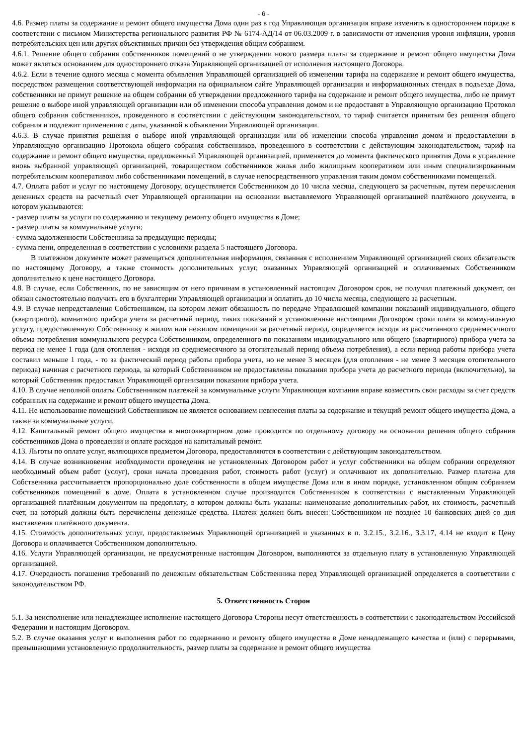- 6 -
4.6. Размер платы за содержание и ремонт общего имущества Дома один раз в год Управляющая организация вправе изменить в одностороннем порядке в соответствии с письмом Министерства регионального развития РФ № 6174-АД/14 от 06.03.2009 г. в зависимости от изменения уровня инфляции, уровня потребительских цен или других объективных причин без утверждения общим собранием.
4.6.1. Решение общего собрания собственников помещений о не утверждении нового размера платы за содержание и ремонт общего имущества Дома может являться основанием для одностороннего отказа Управляющей организацией от исполнения настоящего Договора.
4.6.2. Если в течение одного месяца с момента объявления Управляющей организацией об изменении тарифа на содержание и ремонт общего имущества, посредством размещения соответствующей информации на официальном сайте Управляющей организации и информационных стендах в подъезде Дома, собственники не примут решение на общем собрании об утверждении предложенного тарифа на содержание и ремонт общего имущества, либо не примут решение о выборе иной управляющей организации или об изменении способа управления домом и не предоставят в Управляющую организацию Протокол общего собрания собственников, проведенного в соответствии с действующим законодательством, то тариф считается принятым без решения общего собрания и подлежит применению с даты, указанной в объявлении Управляющей организации.
4.6.3. В случае принятия решения о выборе иной управляющей организации или об изменении способа управления домом и предоставлении в Управляющую организацию Протокола общего собрания собственников, проведенного в соответствии с действующим законодательством, тариф на содержание и ремонт общего имущества, предложенный Управляющей организацией, применяется до момента фактического принятия Дома в управление вновь выбранной управляющей организацией, товариществом собственников жилья либо жилищным кооперативом или иным специализированным потребительским кооперативом либо собственниками помещений, в случае непосредственного управления таким домом собственниками помещений.
4.7. Оплата работ и услуг по настоящему Договору, осуществляется Собственником до 10 числа месяца, следующего за расчетным, путем перечисления денежных средств на расчетный счет Управляющей организации на основании выставляемого Управляющей организацией платёжного документа, в котором указываются:
- размер платы за услуги по содержанию и текущему ремонту общего имущества в Доме;
- размер платы за коммунальные услуги;
- сумма задолженности Собственника за предыдущие периоды;
- сумма пени, определенная в соответствии с условиями раздела 5 настоящего Договора.
В платежном документе может размещаться дополнительная информация, связанная с исполнением Управляющей организацией своих обязательств по настоящему Договору, а также стоимость дополнительных услуг, оказанных Управляющей организацией и оплачиваемых Собственником дополнительно к цене настоящего Договора.
4.8. В случае, если Собственник, по не зависящим от него причинам в установленный настоящим Договором срок, не получил платежный документ, он обязан самостоятельно получить его в бухгалтерии Управляющей организации и оплатить до 10 числа месяца, следующего за расчетным.
4.9. В случае непредставления Собственником, на котором лежит обязанность по передаче Управляющей компании показаний индивидуального, общего (квартирного), комнатного прибора учета за расчетный период, таких показаний в установленные настоящими Договором сроки плата за коммунальную услугу, предоставленную Собственнику в жилом или нежилом помещении за расчетный период, определяется исходя из рассчитанного среднемесячного объема потребления коммунального ресурса Собственником, определенного по показаниям индивидуального или общего (квартирного) прибора учета за период не менее 1 года (для отопления - исходя из среднемесячного за отопительный период объема потребления), а если период работы прибора учета составил меньше 1 года, - то за фактический период работы прибора учета, но не менее 3 месяцев (для отопления - не менее 3 месяцев отопительного периода) начиная с расчетного периода, за который Собственником не предоставлены показания прибора учета до расчетного периода (включительно), за который Собственник предоставил Управляющей организации показания прибора учета.
4.10. В случае неполной оплаты Собственником платежей за коммунальные услуги Управляющая компания вправе возместить свои расходы за счет средств собранных на содержание и ремонт общего имущества Дома.
4.11. Не использование помещений Собственником не является основанием невнесения платы за содержание и текущий ремонт общего имущества Дома, а также за коммунальные услуги.
4.12. Капитальный ремонт общего имущества в многоквартирном доме проводится по отдельному договору на основании решения общего собрания собственников Дома о проведении и оплате расходов на капитальный ремонт.
4.13. Льготы по оплате услуг, являющихся предметом Договора, предоставляются в соответствии с действующим законодательством.
4.14. В случае возникновения необходимости проведения не установленных Договором работ и услуг собственники на общем собрании определяют необходимый объем работ (услуг), сроки начала проведения работ, стоимость работ (услуг) и оплачивают их дополнительно. Размер платежа для Собственника рассчитывается пропорционально доле собственности в общем имуществе Дома или в ином порядке, установленном общим собранием собственников помещений в доме. Оплата в установленном случае производится Собственником в соответствии с выставленным Управляющей организацией платёжным документом на предоплату, в котором должны быть указаны: наименование дополнительных работ, их стоимость, расчетный счет, на который должны быть перечислены денежные средства. Платеж должен быть внесен Собственником не позднее 10 банковских дней со дня выставления платёжного документа.
4.15. Стоимость дополнительных услуг, предоставляемых Управляющей организацией и указанных в п. 3.2.15., 3.2.16., 3.3.17, 4.14 не входит в Цену Договора и оплачивается Собственником дополнительно.
4.16. Услуги Управляющей организации, не предусмотренные настоящим Договором, выполняются за отдельную плату в установленную Управляющей организацией.
4.17. Очередность погашения требований по денежным обязательствам Собственника перед Управляющей организацией определяется в соответствии с законодательством РФ.
5. Ответственность Сторон
5.1. За неисполнение или ненадлежащее исполнение настоящего Договора Стороны несут ответственность в соответствии с законодательством Российской Федерации и настоящим Договором.
5.2. В случае оказания услуг и выполнения работ по содержанию и ремонту общего имущества в Доме ненадлежащего качества и (или) с перерывами, превышающими установленную продолжительность, размер платы за содержание и ремонт общего имущества